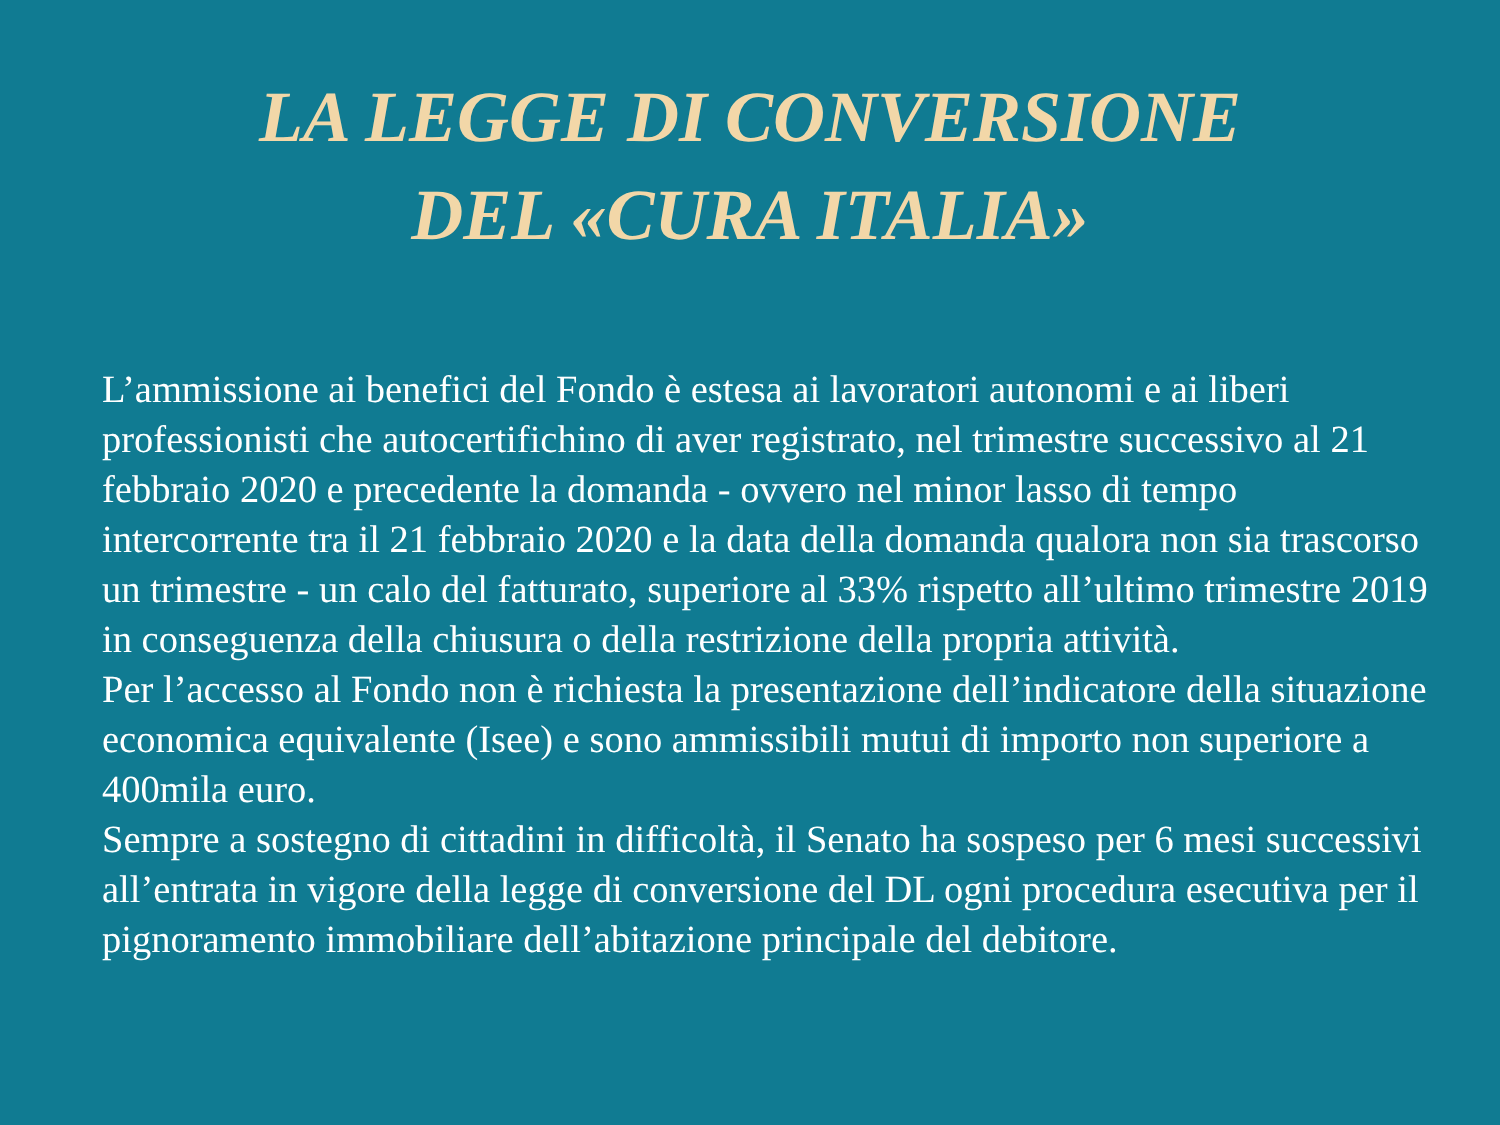LA LEGGE DI CONVERSIONE
DEL «CURA ITALIA»
L’ammissione ai benefici del Fondo è estesa ai lavoratori autonomi e ai liberi professionisti che autocertifichino di aver registrato, nel trimestre successivo al 21 febbraio 2020 e precedente la domanda - ovvero nel minor lasso di tempo intercorrente tra il 21 febbraio 2020 e la data della domanda qualora non sia trascorso un trimestre - un calo del fatturato, superiore al 33% rispetto all’ultimo trimestre 2019 in conseguenza della chiusura o della restrizione della propria attività.
Per l’accesso al Fondo non è richiesta la presentazione dell’indicatore della situazione economica equivalente (Isee) e sono ammissibili mutui di importo non superiore a 400mila euro.
Sempre a sostegno di cittadini in difficoltà, il Senato ha sospeso per 6 mesi successivi all’entrata in vigore della legge di conversione del DL ogni procedura esecutiva per il pignoramento immobiliare dell’abitazione principale del debitore.